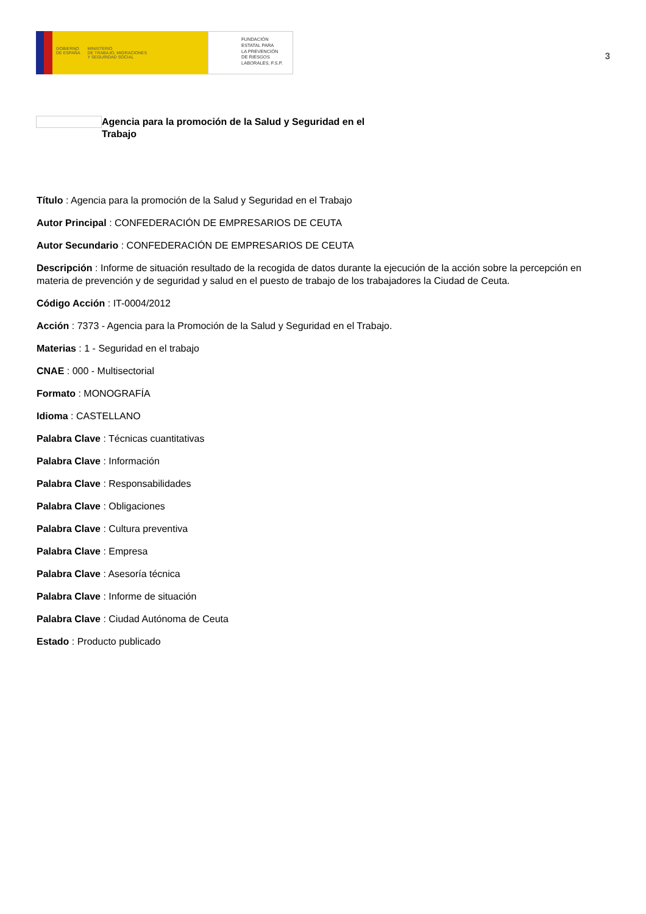GOBIERNO
DE ESPAÑA
MINISTERIO
DE TRABAJO, MIGRACIONES
Y SEGURIDAD SOCIAL
FUNDACIÓN
ESTATAL PARA
LA PREVENCIÓN
DE RIESGOS
LABORALES, F.S.P.
3
Agencia para la promoción de la Salud y Seguridad en el Trabajo
Título : Agencia para la promoción de la Salud y Seguridad en el Trabajo
Autor Principal : CONFEDERACIÓN DE EMPRESARIOS DE CEUTA
Autor Secundario : CONFEDERACIÓN DE EMPRESARIOS DE CEUTA
Descripción : Informe de situación resultado de la recogida de datos durante la ejecución de la acción sobre la percepción en materia de prevención y de seguridad y salud en el puesto de trabajo de los trabajadores la Ciudad de Ceuta.
Código Acción : IT-0004/2012
Acción : 7373 - Agencia para la Promoción de la Salud y Seguridad en el Trabajo.
Materias : 1 - Seguridad en el trabajo
CNAE : 000 - Multisectorial
Formato : MONOGRAFÍA
Idioma : CASTELLANO
Palabra Clave : Técnicas cuantitativas
Palabra Clave : Información
Palabra Clave : Responsabilidades
Palabra Clave : Obligaciones
Palabra Clave : Cultura preventiva
Palabra Clave : Empresa
Palabra Clave : Asesoría técnica
Palabra Clave : Informe de situación
Palabra Clave : Ciudad Autónoma de Ceuta
Estado : Producto publicado